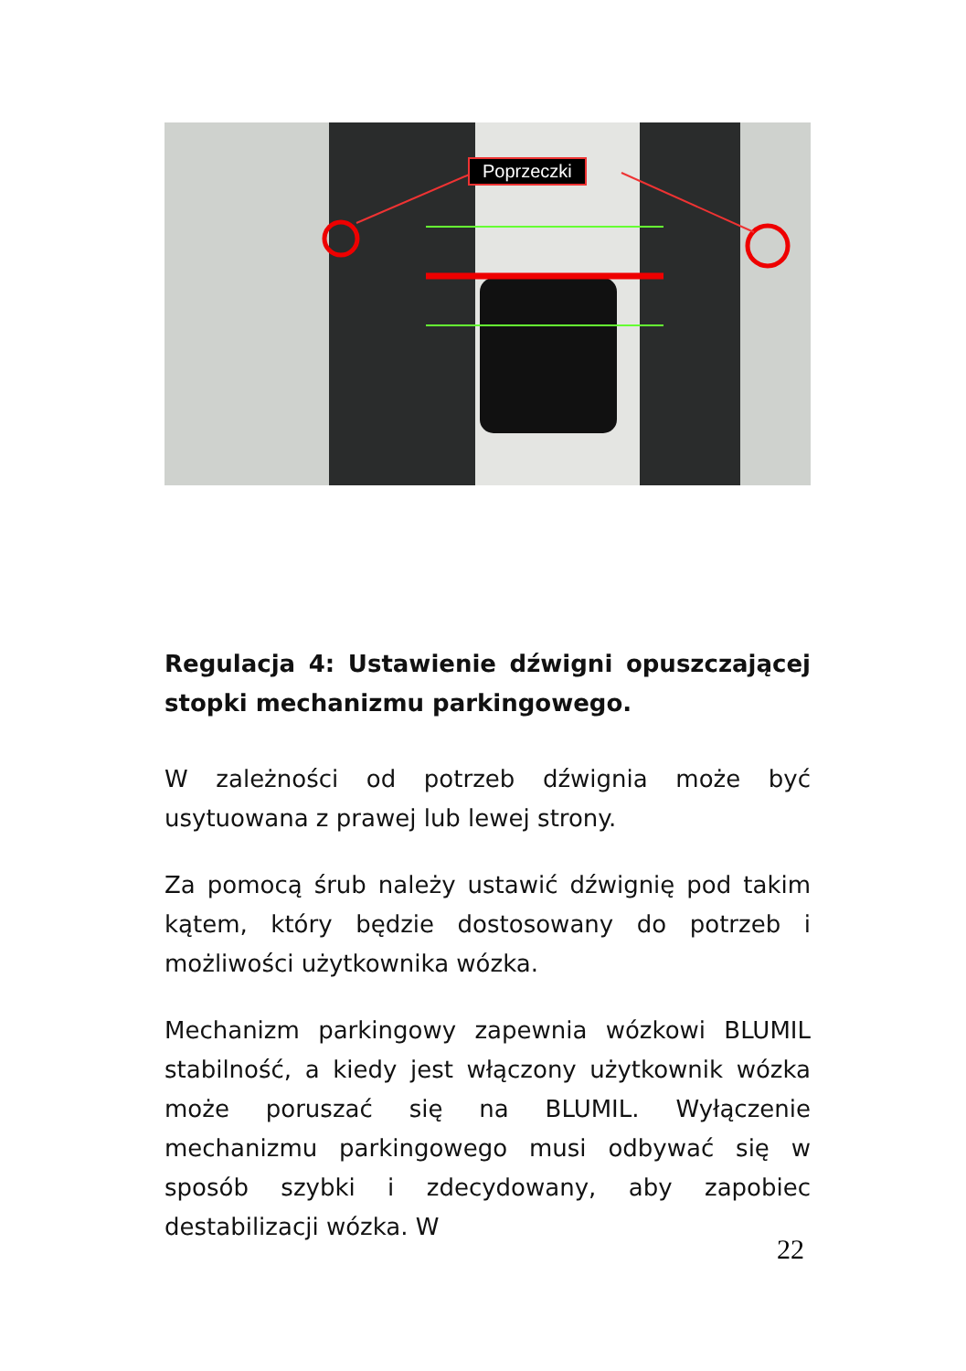Poprzeczki
Regulacja 4: Ustawienie dźwigni opuszczającej stopki mechanizmu parkingowego.
W zależności od potrzeb dźwignia może być usytuowana z prawej lub lewej strony.
Za pomocą śrub należy ustawić dźwignię pod takim kątem, który będzie dostosowany do potrzeb i możliwości użytkownika wózka.
Mechanizm parkingowy zapewnia wózkowi BLUMIL stabilność, a kiedy jest włączony użytkownik wózka może poruszać się na BLUMIL. Wyłączenie mechanizmu parkingowego musi odbywać się w sposób szybki i zdecydowany, aby zapobiec destabilizacji wózka. W
22